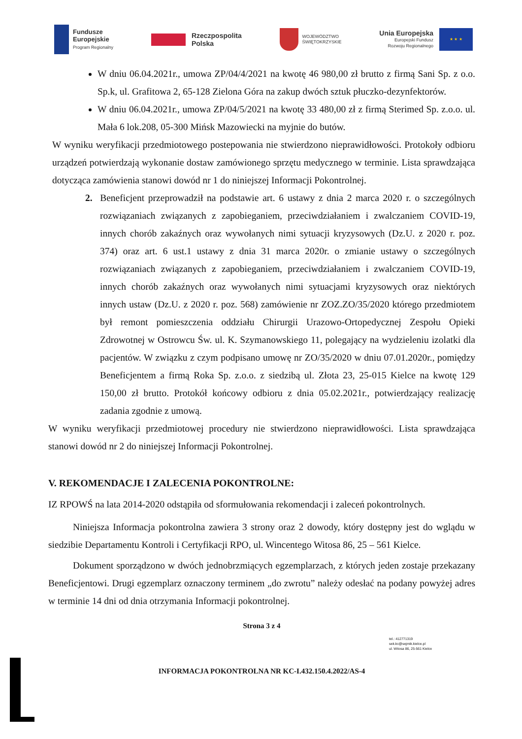Fundusze
Europejskie
Program Regionalny
Rzeczpospolita
Polska
WOJEWÓDZTWO
ŚWIĘTOKRZYSKIE
Unia Europejska
Europejski Fundusz
Rozwoju Regionalnego
★ ★ ★
W dniu 06.04.2021r., umowa ZP/04/4/2021 na kwotę 46 980,00 zł brutto z firmą Sani Sp. z o.o. Sp.k, ul. Grafitowa 2, 65-128 Zielona Góra na zakup dwóch sztuk płuczko-dezynfektorów.
W dniu 06.04.2021r., umowa ZP/04/5/2021 na kwotę 33 480,00 zł z firmą Sterimed Sp. z.o.o. ul. Mała 6 lok.208, 05-300 Mińsk Mazowiecki na myjnie do butów.
W wyniku weryfikacji przedmiotowego postepowania nie stwierdzono nieprawidłowości. Protokoły odbioru urządzeń potwierdzają wykonanie dostaw zamówionego sprzętu medycznego w terminie. Lista sprawdzająca dotycząca zamówienia stanowi dowód nr 1 do niniejszej Informacji Pokontrolnej.
2. Beneficjent przeprowadził na podstawie art. 6 ustawy z dnia 2 marca 2020 r. o szczególnych rozwiązaniach związanych z zapobieganiem, przeciwdziałaniem i zwalczaniem COVID-19, innych chorób zakaźnych oraz wywołanych nimi sytuacji kryzysowych (Dz.U. z 2020 r. poz. 374) oraz art. 6 ust.1 ustawy z dnia 31 marca 2020r. o zmianie ustawy o szczególnych rozwiązaniach związanych z zapobieganiem, przeciwdziałaniem i zwalczaniem COVID-19, innych chorób zakaźnych oraz wywołanych nimi sytuacjami kryzysowych oraz niektórych innych ustaw (Dz.U. z 2020 r. poz. 568) zamówienie nr ZOZ.ZO/35/2020 którego przedmiotem był remont pomieszczenia oddziału Chirurgii Urazowo-Ortopedycznej Zespołu Opieki Zdrowotnej w Ostrowcu Św. ul. K. Szymanowskiego 11, polegający na wydzieleniu izolatki dla pacjentów. W związku z czym podpisano umowę nr ZO/35/2020 w dniu 07.01.2020r., pomiędzy Beneficjentem a firmą Roka Sp. z.o.o. z siedzibą ul. Złota 23, 25-015 Kielce na kwotę 129 150,00 zł brutto. Protokół końcowy odbioru z dnia 05.02.2021r., potwierdzający realizację zadania zgodnie z umową.
W wyniku weryfikacji przedmiotowej procedury nie stwierdzono nieprawidłowości. Lista sprawdzająca stanowi dowód nr 2 do niniejszej Informacji Pokontrolnej.
V. REKOMENDACJE I ZALECENIA POKONTROLNE:
IZ RPOWŚ na lata 2014-2020 odstąpiła od sformułowania rekomendacji i zaleceń pokontrolnych.
Niniejsza Informacja pokontrolna zawiera 3 strony oraz 2 dowody, który dostępny jest do wglądu w siedzibie Departamentu Kontroli i Certyfikacji RPO, ul. Wincentego Witosa 86, 25 – 561 Kielce.
Dokument sporządzono w dwóch jednobrzmiących egzemplarzach, z których jeden zostaje przekazany Beneficjentowi. Drugi egzemplarz oznaczony terminem „do zwrotu” należy odesłać na podany powyżej adres w terminie 14 dni od dnia otrzymania Informacji pokontrolnej.
Strona 3 z 4
tel.: 412771319
sek.kc@sejmik.kielce.pl
ul. Witosa 86, 25-561 Kielce
INFORMACJA POKONTROLNA NR KC-I.432.150.4.2022/AS-4